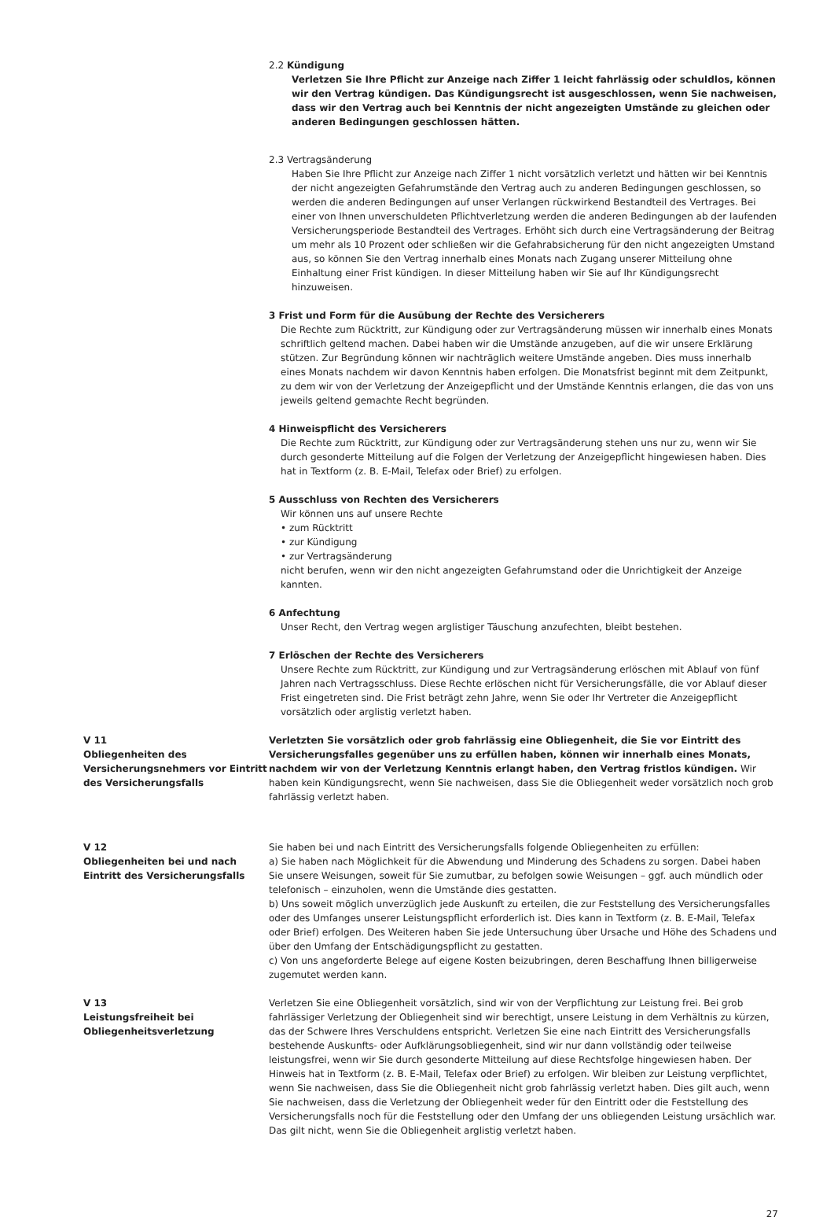2.2 Kündigung
Verletzen Sie Ihre Pflicht zur Anzeige nach Ziffer 1 leicht fahrlässig oder schuldlos, können wir den Vertrag kündigen. Das Kündigungsrecht ist ausgeschlossen, wenn Sie nachweisen, dass wir den Vertrag auch bei Kenntnis der nicht angezeigten Umstände zu gleichen oder anderen Bedingungen geschlossen hätten.
2.3 Vertragsänderung
Haben Sie Ihre Pflicht zur Anzeige nach Ziffer 1 nicht vorsätzlich verletzt und hätten wir bei Kenntnis der nicht angezeigten Gefahrumstände den Vertrag auch zu anderen Bedingungen geschlossen, so werden die anderen Bedingungen auf unser Verlangen rückwirkend Bestandteil des Vertrages. Bei einer von Ihnen unverschuldeten Pflichtverletzung werden die anderen Bedingungen ab der laufenden Versicherungsperiode Bestandteil des Vertrages. Erhöht sich durch eine Vertragsänderung der Beitrag um mehr als 10 Prozent oder schließen wir die Gefahrabsicherung für den nicht angezeigten Umstand aus, so können Sie den Vertrag innerhalb eines Monats nach Zugang unserer Mitteilung ohne Einhaltung einer Frist kündigen. In dieser Mitteilung haben wir Sie auf Ihr Kündigungsrecht hinzuweisen.
3 Frist und Form für die Ausübung der Rechte des Versicherers
Die Rechte zum Rücktritt, zur Kündigung oder zur Vertragsänderung müssen wir innerhalb eines Monats schriftlich geltend machen. Dabei haben wir die Umstände anzugeben, auf die wir unsere Erklärung stützen. Zur Begründung können wir nachträglich weitere Umstände angeben. Dies muss innerhalb eines Monats nachdem wir davon Kenntnis haben erfolgen. Die Monatsfrist beginnt mit dem Zeitpunkt, zu dem wir von der Verletzung der Anzeigepflicht und der Umstände Kenntnis erlangen, die das von uns jeweils geltend gemachte Recht begründen.
4 Hinweispflicht des Versicherers
Die Rechte zum Rücktritt, zur Kündigung oder zur Vertragsänderung stehen uns nur zu, wenn wir Sie durch gesonderte Mitteilung auf die Folgen der Verletzung der Anzeigepflicht hingewiesen haben. Dies hat in Textform (z. B. E-Mail, Telefax oder Brief) zu erfolgen.
5 Ausschluss von Rechten des Versicherers
Wir können uns auf unsere Rechte
• zum Rücktritt
• zur Kündigung
• zur Vertragsänderung
nicht berufen, wenn wir den nicht angezeigten Gefahrumstand oder die Unrichtigkeit der Anzeige kannten.
6 Anfechtung
Unser Recht, den Vertrag wegen arglistiger Täuschung anzufechten, bleibt bestehen.
7 Erlöschen der Rechte des Versicherers
Unsere Rechte zum Rücktritt, zur Kündigung und zur Vertragsänderung erlöschen mit Ablauf von fünf Jahren nach Vertragsschluss. Diese Rechte erlöschen nicht für Versicherungsfälle, die vor Ablauf dieser Frist eingetreten sind. Die Frist beträgt zehn Jahre, wenn Sie oder Ihr Vertreter die Anzeigepflicht vorsätzlich oder arglistig verletzt haben.
V 11
Obliegenheiten des Versicherungsnehmers vor Eintritt des Versicherungsfalls
Verletzten Sie vorsätzlich oder grob fahrlässig eine Obliegenheit, die Sie vor Eintritt des Versicherungsfalles gegenüber uns zu erfüllen haben, können wir innerhalb eines Monats, nachdem wir von der Verletzung Kenntnis erlangt haben, den Vertrag fristlos kündigen. Wir haben kein Kündigungsrecht, wenn Sie nachweisen, dass Sie die Obliegenheit weder vorsätzlich noch grob fahrlässig verletzt haben.
V 12
Obliegenheiten bei und nach Eintritt des Versicherungsfalls
Sie haben bei und nach Eintritt des Versicherungsfalls folgende Obliegenheiten zu erfüllen:
a) Sie haben nach Möglichkeit für die Abwendung und Minderung des Schadens zu sorgen. Dabei haben Sie unsere Weisungen, soweit für Sie zumutbar, zu befolgen sowie Weisungen – ggf. auch mündlich oder telefonisch – einzuholen, wenn die Umstände dies gestatten.
b) Uns soweit möglich unverzüglich jede Auskunft zu erteilen, die zur Feststellung des Versicherungsfalles oder des Umfanges unserer Leistungspflicht erforderlich ist. Dies kann in Textform (z. B. E-Mail, Telefax oder Brief) erfolgen. Des Weiteren haben Sie jede Untersuchung über Ursache und Höhe des Schadens und über den Umfang der Entschädigungspflicht zu gestatten.
c) Von uns angeforderte Belege auf eigene Kosten beizubringen, deren Beschaffung Ihnen billigerweise zugemutet werden kann.
V 13
Leistungsfreiheit bei Obliegenheitsverletzung
Verletzen Sie eine Obliegenheit vorsätzlich, sind wir von der Verpflichtung zur Leistung frei. Bei grob fahrlässiger Verletzung der Obliegenheit sind wir berechtigt, unsere Leistung in dem Verhältnis zu kürzen, das der Schwere Ihres Verschuldens entspricht. Verletzen Sie eine nach Eintritt des Versicherungsfalls bestehende Auskunfts- oder Aufklärungsobliegenheit, sind wir nur dann vollständig oder teilweise leistungsfrei, wenn wir Sie durch gesonderte Mitteilung auf diese Rechtsfolge hingewiesen haben. Der Hinweis hat in Textform (z. B. E-Mail, Telefax oder Brief) zu erfolgen. Wir bleiben zur Leistung verpflichtet, wenn Sie nachweisen, dass Sie die Obliegenheit nicht grob fahrlässig verletzt haben. Dies gilt auch, wenn Sie nachweisen, dass die Verletzung der Obliegenheit weder für den Eintritt oder die Feststellung des Versicherungsfalls noch für die Feststellung oder den Umfang der uns obliegenden Leistung ursächlich war. Das gilt nicht, wenn Sie die Obliegenheit arglistig verletzt haben.
27